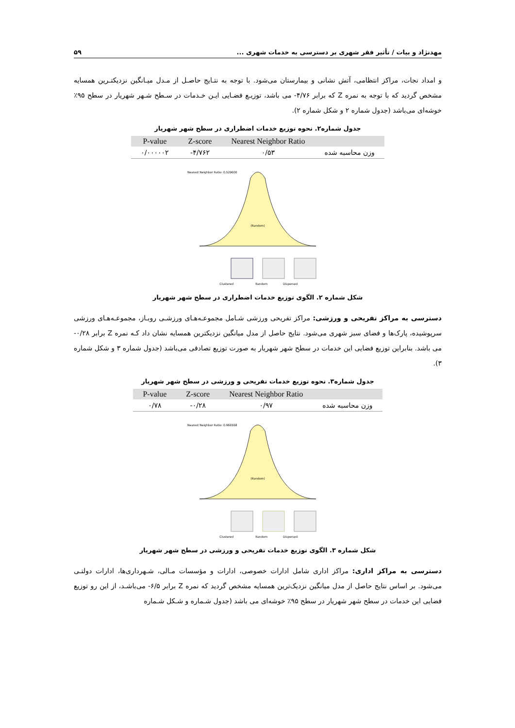مهدنژاد و بیات / تأثیر فقر شهری بر دسترسی به خدمات شهری ... ۵۹
و امداد نجات، مراکز انتظامی، آتش نشانی و بیمارستان می‌شود. با توجه به نتـایج حاصـل از مـدل میـانگین نزدیکتـرین همسایه مشخص گردید که با توجه به نمره Z که برابر ۴/۷۶- می باشد، توزیـع فضـایی ایـن خـدمات در سـطح شـهر شهریار در سطح ۹۵٪ خوشه‌ای می‌باشد (جدول شماره ۲ و شکل شماره ۲).
جدول شماره۲. نحوه توزیع خدمات اضطراری در سطح شهر شهریار
| | Nearest Neighbor Ratio | Z-score | P-value |
| --- | --- | --- | --- |
| وزن محاسبه شده | ۰/۵۳ | ۴/۷۶۲- | ۰/۰۰۰۰۰۲ |
Nearest Neighbor Ratio: 0.529600
(Random)
Clustered
Random
Dispersed
شکل شماره ۲. الگوی توزیع خدمات اضطراری در سطح شهر شهریار
دسترسی به مراکز تفریحی و ورزشی: مراکز تفریحی ورزشی شـامل مجموعـه‌هـای ورزشـی روبـاز، مجموعـه‌هـای ورزشی سرپوشیده، پارک‌ها و فضای سبز شهری می‌شود. نتایج حاصل از مدل میانگین نزدیکترین همسایه نشان داد کـه نمره Z برابر ۰/۲۸- می باشد. بنابراین توزیع فضایی این خدمات در سطح شهر شهریار به صورت توزیع تصادفی می‌باشد (جدول شماره ۳ و شکل شماره ۳).
جدول شماره۳. نحوه توزیع خدمات تفریحی و ورزشی در سطح شهر شهریار
| | Nearest Neighbor Ratio | Z-score | P-value |
| --- | --- | --- | --- |
| وزن محاسبه شده | ۰/۹۷ | ۰/۲۸- | ۰/۷۸ |
Nearest Neighbor Ratio: 0.966568
(Random)
Clustered
Random
Dispersed
شکل شماره ۳. الگوی توزیع خدمات تفریحی و ورزشی در سطح شهر شهریار
دسترسی به مراکز اداری: مراکز اداری شامل ادارات خصوصی، ادارات و مؤسسات مـالی، شـهرداری‌ها، ادارات دولتـی می‌شود. بر اساس نتایج حاصل از مدل میانگین نزدیک‌ترین همسایه مشخص گردید که نمره Z برابر ۶/۵- می‌باشـد، از این رو توزیع فضایی این خدمات در سطح شهر شهریار در سطح ۹۵٪ خوشه‌ای می باشد (جدول شـماره و شـکل شـماره